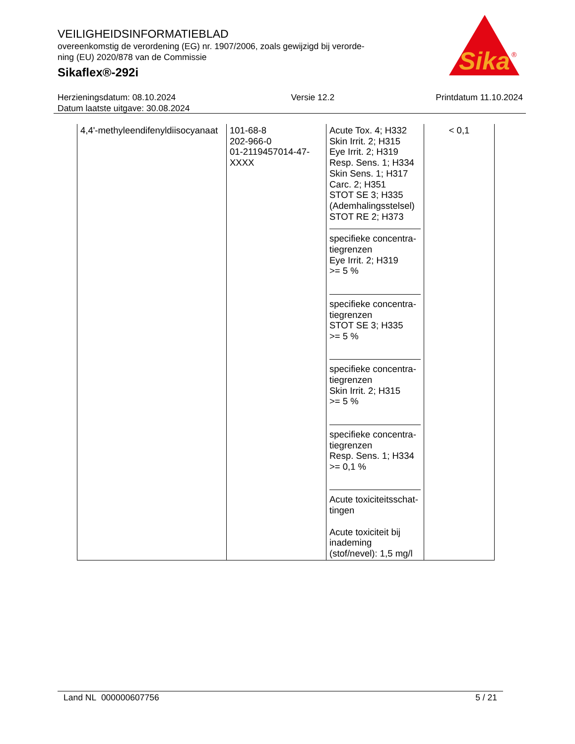VEILIGHEIDSINFORMATIEBLAD
overeenkomstig de verordening (EG) nr. 1907/2006, zoals gewijzigd bij verorde-
ning (EU) 2020/878 van de Commissie
Sikaflex®-292i
Sika
®
Herzieningsdatum: 08.10.2024
Datum laatste uitgave: 30.08.2024
Versie 12.2 Printdatum 11.10.2024
| 4,4'-methyleendifenyldiisocyanaat | 101-68-8 202-966-0 01-2119457014-47- XXXX | Acute Tox. 4; H332 Skin Irrit. 2; H315 Eye Irrit. 2; H319 Resp. Sens. 1; H334 Skin Sens. 1; H317 Carc. 2; H351 STOT SE 3; H335 (Ademhalingsstelsel) STOT RE 2; H373 specifieke concentra- tiegrenzen Eye Irrit. 2; H319 >= 5 % specifieke concentra- tiegrenzen STOT SE 3; H335 >= 5 % specifieke concentra- tiegrenzen Skin Irrit. 2; H315 >= 5 % specifieke concentra- tiegrenzen Resp. Sens. 1; H334 >= 0,1 % Acute toxiciteitsschat- tingen Acute toxiciteit bij inademing (stof/nevel): 1,5 mg/l | < 0,1 |
Land NL 000000607756 5 / 21